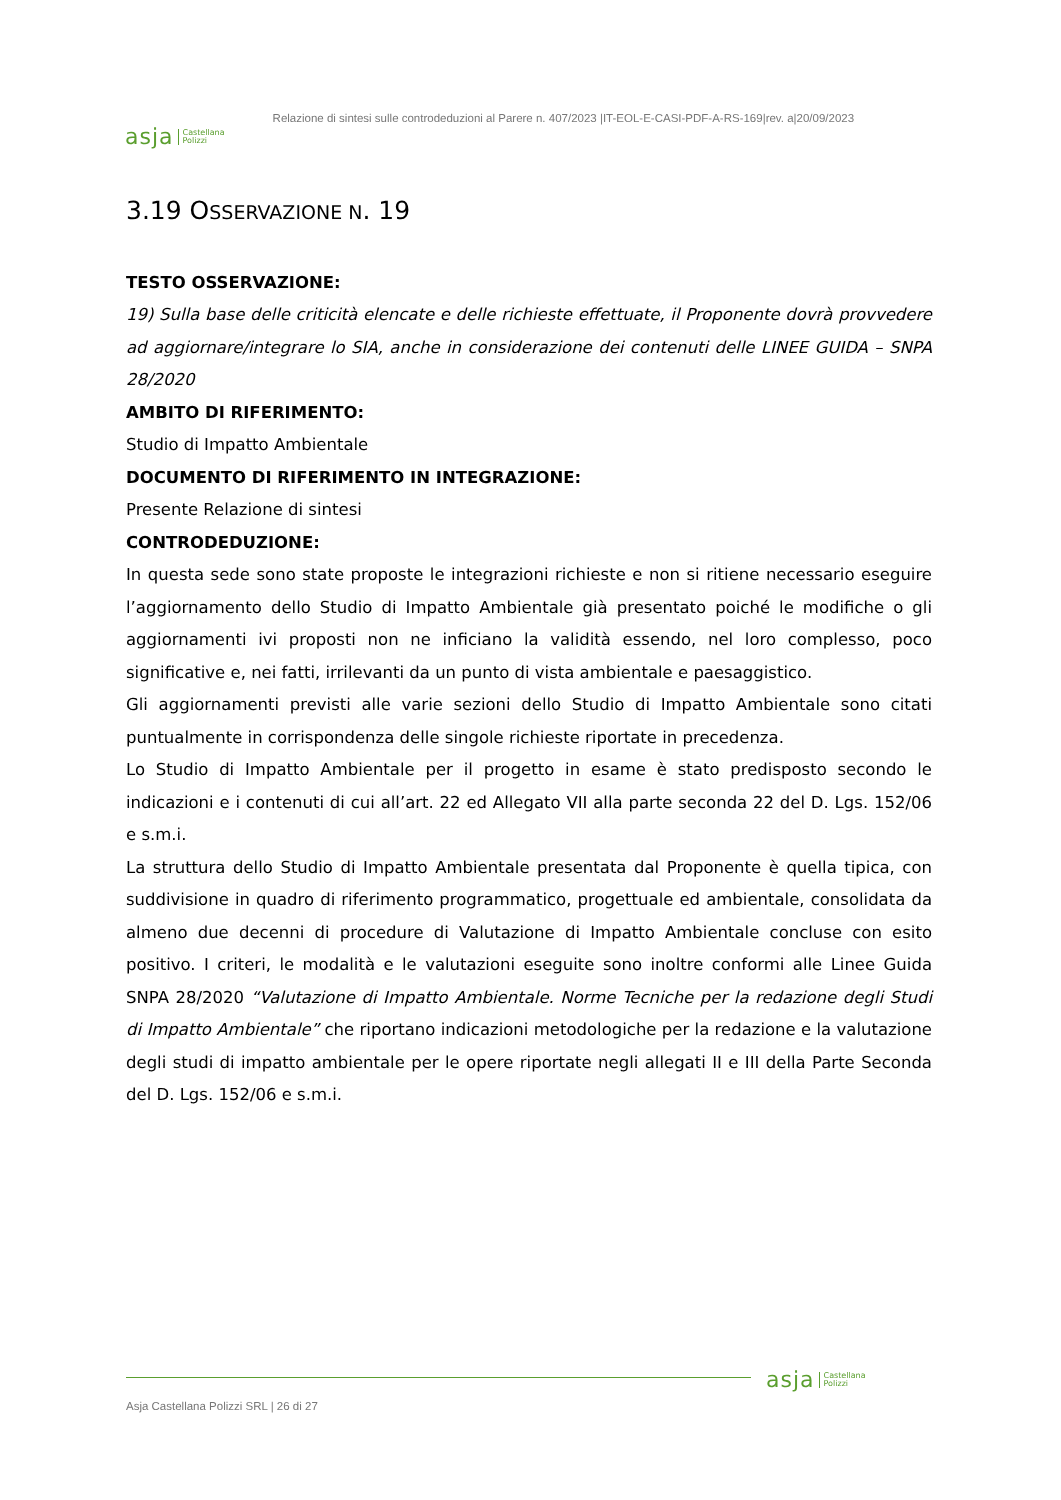asja Castellana
Polizzi
Relazione di sintesi sulle controdeduzioni al Parere n. 407/2023 |IT-EOL-E-CASI-PDF-A-RS-169|rev. a|20/09/2023
3.19 OSSERVAZIONE N. 19
TESTO OSSERVAZIONE:
19) Sulla base delle criticità elencate e delle richieste effettuate, il Proponente dovrà provvedere ad aggiornare/integrare lo SIA, anche in considerazione dei contenuti delle LINEE GUIDA – SNPA 28/2020
AMBITO DI RIFERIMENTO:
Studio di Impatto Ambientale
DOCUMENTO DI RIFERIMENTO IN INTEGRAZIONE:
Presente Relazione di sintesi
CONTRODEDUZIONE:
In questa sede sono state proposte le integrazioni richieste e non si ritiene necessario eseguire l’aggiornamento dello Studio di Impatto Ambientale già presentato poiché le modifiche o gli aggiornamenti ivi proposti non ne inficiano la validità essendo, nel loro complesso, poco significative e, nei fatti, irrilevanti da un punto di vista ambientale e paesaggistico.
Gli aggiornamenti previsti alle varie sezioni dello Studio di Impatto Ambientale sono citati puntualmente in corrispondenza delle singole richieste riportate in precedenza.
Lo Studio di Impatto Ambientale per il progetto in esame è stato predisposto secondo le indicazioni e i contenuti di cui all’art. 22 ed Allegato VII alla parte seconda 22 del D. Lgs. 152/06 e s.m.i.
La struttura dello Studio di Impatto Ambientale presentata dal Proponente è quella tipica, con suddivisione in quadro di riferimento programmatico, progettuale ed ambientale, consolidata da almeno due decenni di procedure di Valutazione di Impatto Ambientale concluse con esito positivo. I criteri, le modalità e le valutazioni eseguite sono inoltre conformi alle Linee Guida SNPA 28/2020 “Valutazione di Impatto Ambientale. Norme Tecniche per la redazione degli Studi di Impatto Ambientale” che riportano indicazioni metodologiche per la redazione e la valutazione degli studi di impatto ambientale per le opere riportate negli allegati II e III della Parte Seconda del D. Lgs. 152/06 e s.m.i.
asja Castellana
Polizzi
Asja Castellana Polizzi SRL | 26 di 27